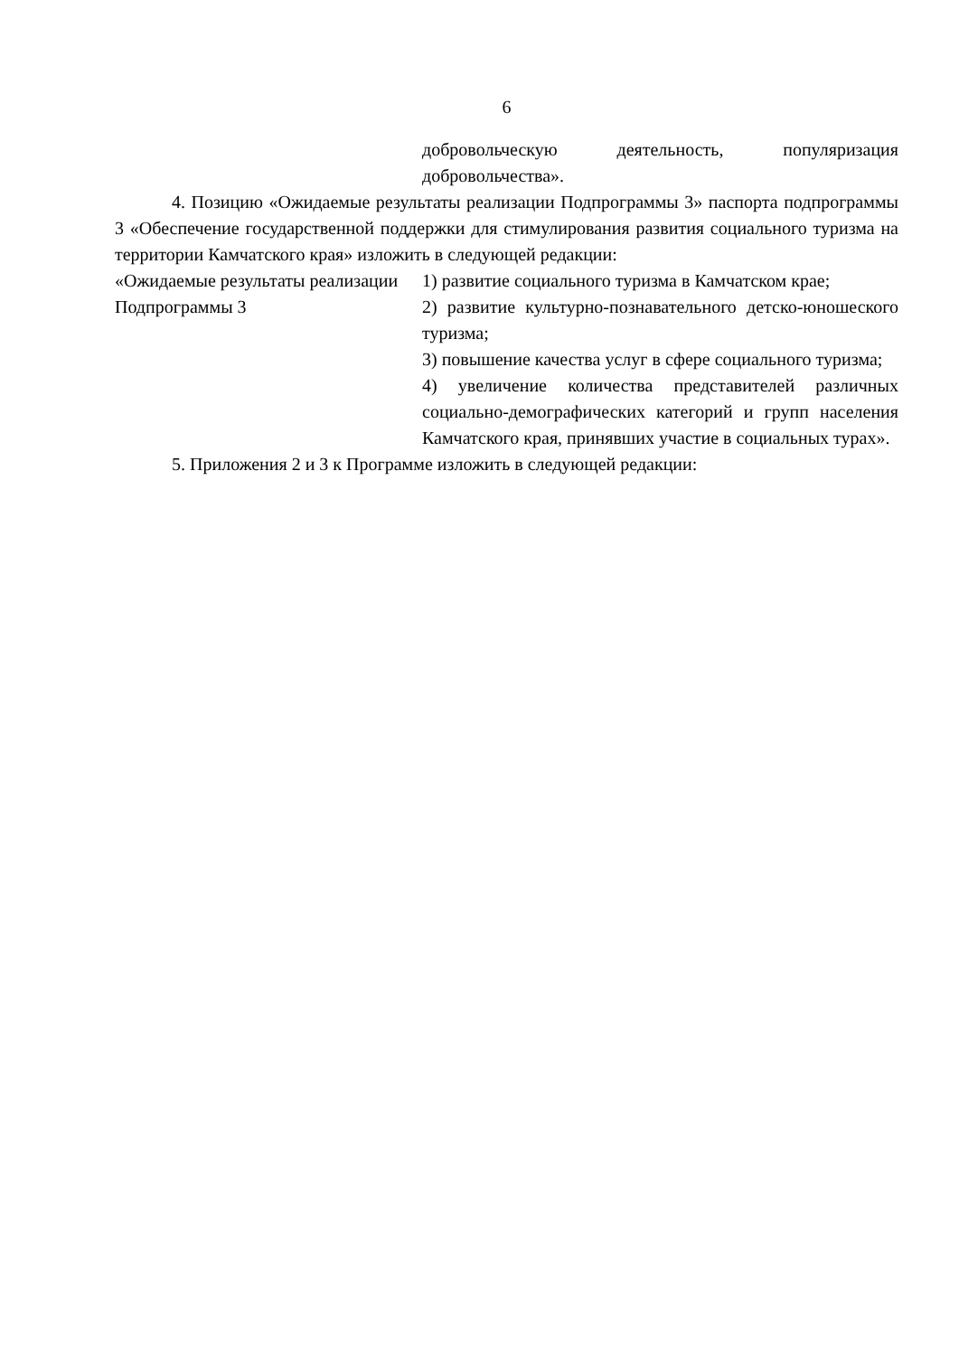6
добровольческую деятельность, популяризация добровольчества».
4. Позицию «Ожидаемые результаты реализации Подпрограммы 3» паспорта подпрограммы 3 «Обеспечение государственной поддержки для стимулирования развития социального туризма на территории Камчатского края» изложить в следующей редакции:
| «Ожидаемые результаты реализации Подпрограммы 3 | 1) развитие социального туризма в Камчатском крае; 2) развитие культурно-познавательного детско-юношеского туризма; 3) повышение качества услуг в сфере социального туризма; 4) увеличение количества представителей различных социально-демографических категорий и групп населения Камчатского края, принявших участие в социальных турах». |
5. Приложения 2 и 3 к Программе изложить в следующей редакции: